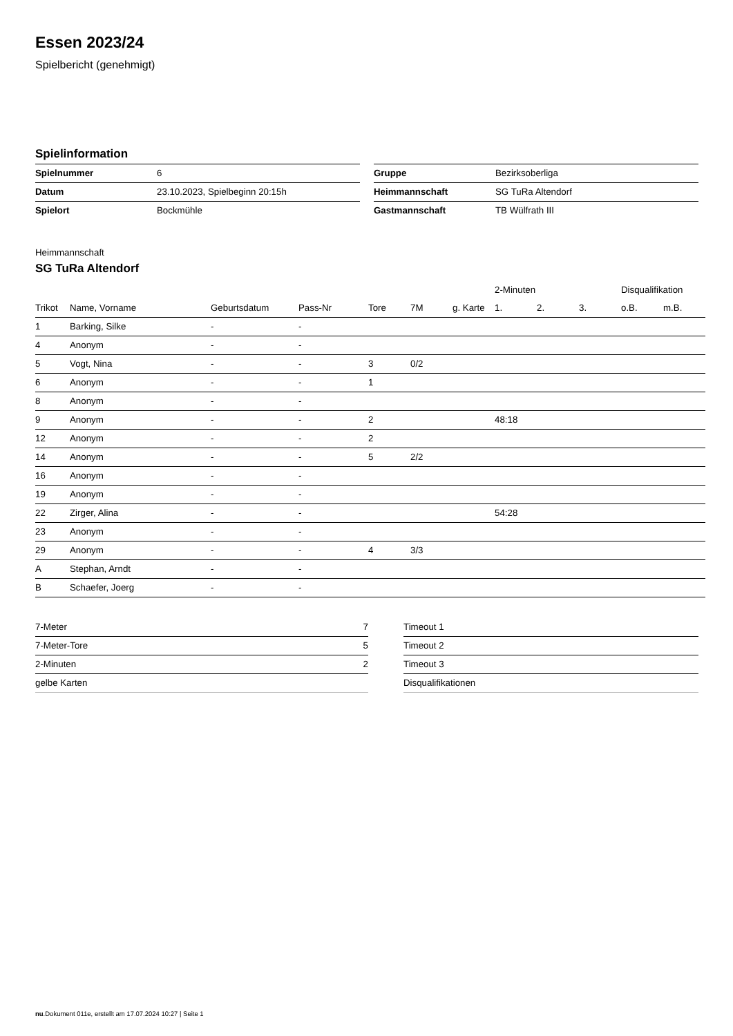Essen 2023/24
Spielbericht (genehmigt)
Spielinformation
| Spielnummer | 6 |
| Datum | 23.10.2023, Spielbeginn 20:15h |
| Spielort | Bockmühle |
| Gruppe | Bezirksoberliga |
| Heimmannschaft | SG TuRa Altendorf |
| Gastmannschaft | TB Wülfrath III |
Heimmannschaft
SG TuRa Altendorf
| | | | | | | | 2-Minuten | | | Disqualifikation | |
| --- | --- | --- | --- | --- | --- | --- | --- | --- | --- | --- | --- |
| Trikot | Name, Vorname | Geburtsdatum | Pass-Nr | Tore | 7M | g. Karte | 1. | 2. | 3. | o.B. | m.B. |
| 1 | Barking, Silke | - | - | | | | | | | | |
| 4 | Anonym | - | - | | | | | | | | |
| 5 | Vogt, Nina | - | - | 3 | 0/2 | | | | | | |
| 6 | Anonym | - | - | 1 | | | | | | | |
| 8 | Anonym | - | - | | | | | | | | |
| 9 | Anonym | - | - | 2 | | | 48:18 | | | | |
| 12 | Anonym | - | - | 2 | | | | | | | |
| 14 | Anonym | - | - | 5 | 2/2 | | | | | | |
| 16 | Anonym | - | - | | | | | | | | |
| 19 | Anonym | - | - | | | | | | | | |
| 22 | Zirger, Alina | - | - | | | | 54:28 | | | | |
| 23 | Anonym | - | - | | | | | | | | |
| 29 | Anonym | - | - | 4 | 3/3 | | | | | | |
| A | Stephan, Arndt | - | - | | | | | | | | |
| B | Schaefer, Joerg | - | - | | | | | | | | |
| 7-Meter | 7 |
| 7-Meter-Tore | 5 |
| 2-Minuten | 2 |
| gelbe Karten | |
| Timeout 1 |
| Timeout 2 |
| Timeout 3 |
| Disqualifikationen |
nu.Dokument 011e, erstellt am 17.07.2024 10:27 | Seite 1